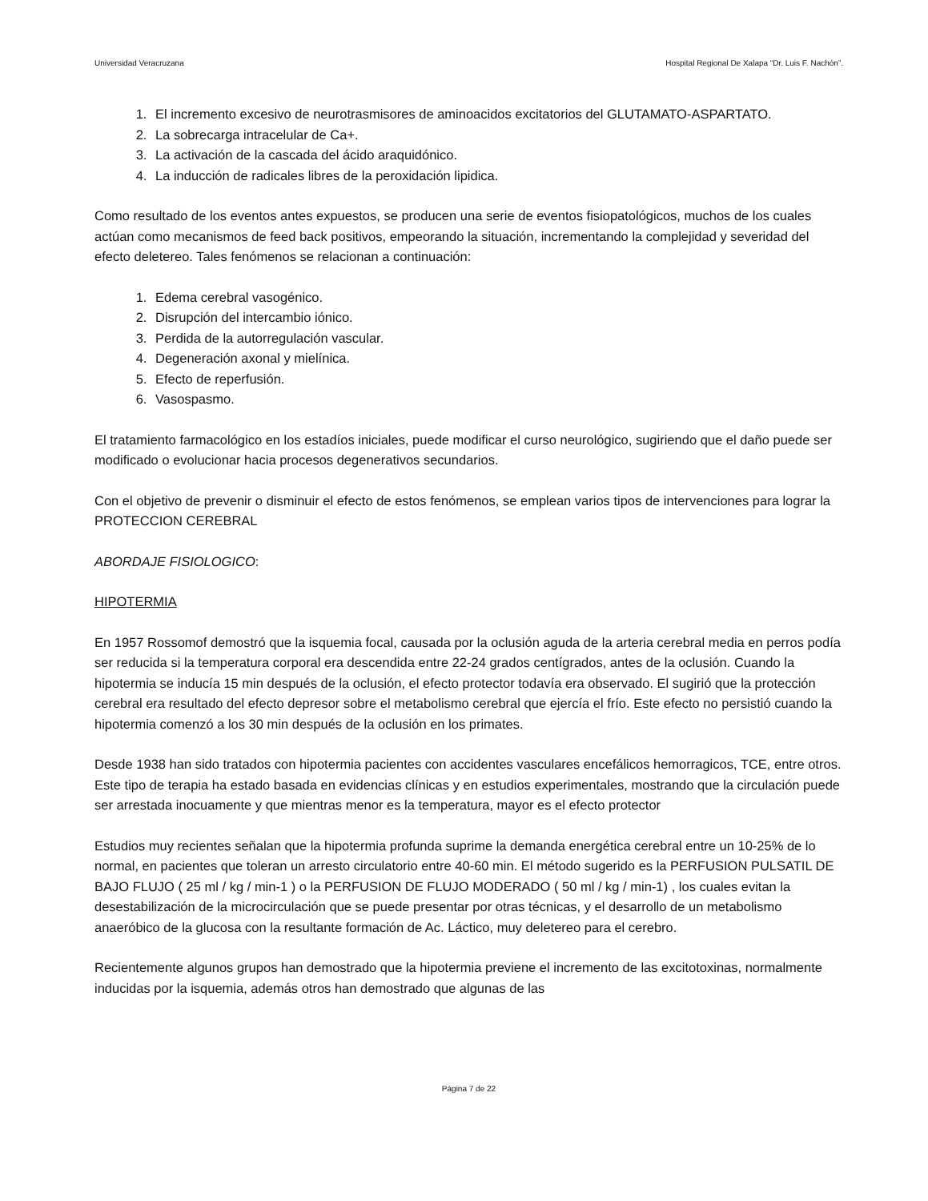Universidad Veracruzana Hospital Regional De Xalapa “Dr. Luis F. Nachón”.
1. El incremento excesivo de neurotrasmisores de aminoacidos excitatorios del GLUTAMATO-ASPARTATO.
2. La sobrecarga intracelular de Ca+.
3. La activación de la cascada del ácido araquidónico.
4. La inducción de radicales libres de la peroxidación lipidica.
Como resultado de los eventos antes expuestos, se producen una serie de eventos fisiopatológicos, muchos de los cuales actúan como mecanismos de feed back positivos, empeorando la situación, incrementando la complejidad y severidad del efecto deletereo. Tales fenómenos se relacionan a continuación:
1. Edema cerebral vasogénico.
2. Disrupción del intercambio iónico.
3. Perdida de la autorregulación vascular.
4. Degeneración axonal y mielínica.
5. Efecto de reperfusión.
6. Vasospasmo.
El tratamiento farmacológico en los estadíos iniciales, puede modificar el curso neurológico, sugiriendo que el daño puede ser modificado o evolucionar hacia procesos degenerativos secundarios.
Con el objetivo de prevenir o disminuir el efecto de estos fenómenos, se emplean varios tipos de intervenciones para lograr la PROTECCION CEREBRAL
ABORDAJE FISIOLOGICO:
HIPOTERMIA
En 1957 Rossomof demostró que la isquemia focal, causada por la oclusión aguda de la arteria cerebral media en perros podía ser reducida si la temperatura corporal era descendida entre 22-24 grados centígrados, antes de la oclusión. Cuando la hipotermia se inducía 15 min después de la oclusión, el efecto protector todavía era observado. El sugirió que la protección cerebral era resultado del efecto depresor sobre el metabolismo cerebral que ejercía el frío. Este efecto no persistió cuando la hipotermia comenzó a los 30 min después de la oclusión en los primates.
Desde 1938 han sido tratados con hipotermia pacientes con accidentes vasculares encefálicos hemorragicos, TCE, entre otros. Este tipo de terapia ha estado basada en evidencias clínicas y en estudios experimentales, mostrando que la circulación puede ser arrestada inocuamente y que mientras menor es la temperatura, mayor es el efecto protector
Estudios muy recientes señalan que la hipotermia profunda suprime la demanda energética cerebral entre un 10-25% de lo normal, en pacientes que toleran un arresto circulatorio entre 40-60 min. El método sugerido es la PERFUSION PULSATIL DE BAJO FLUJO ( 25 ml / kg / min-1 ) o la PERFUSION DE FLUJO MODERADO ( 50 ml / kg / min-1) , los cuales evitan la desestabilización de la microcirculación que se puede presentar por otras técnicas, y el desarrollo de un metabolismo anaeróbico de la glucosa con la resultante formación de Ac. Láctico, muy deletereo para el cerebro.
Recientemente algunos grupos han demostrado que la hipotermia previene el incremento de las excitotoxinas, normalmente inducidas por la isquemia, además otros han demostrado que algunas de las
Página 7 de 22